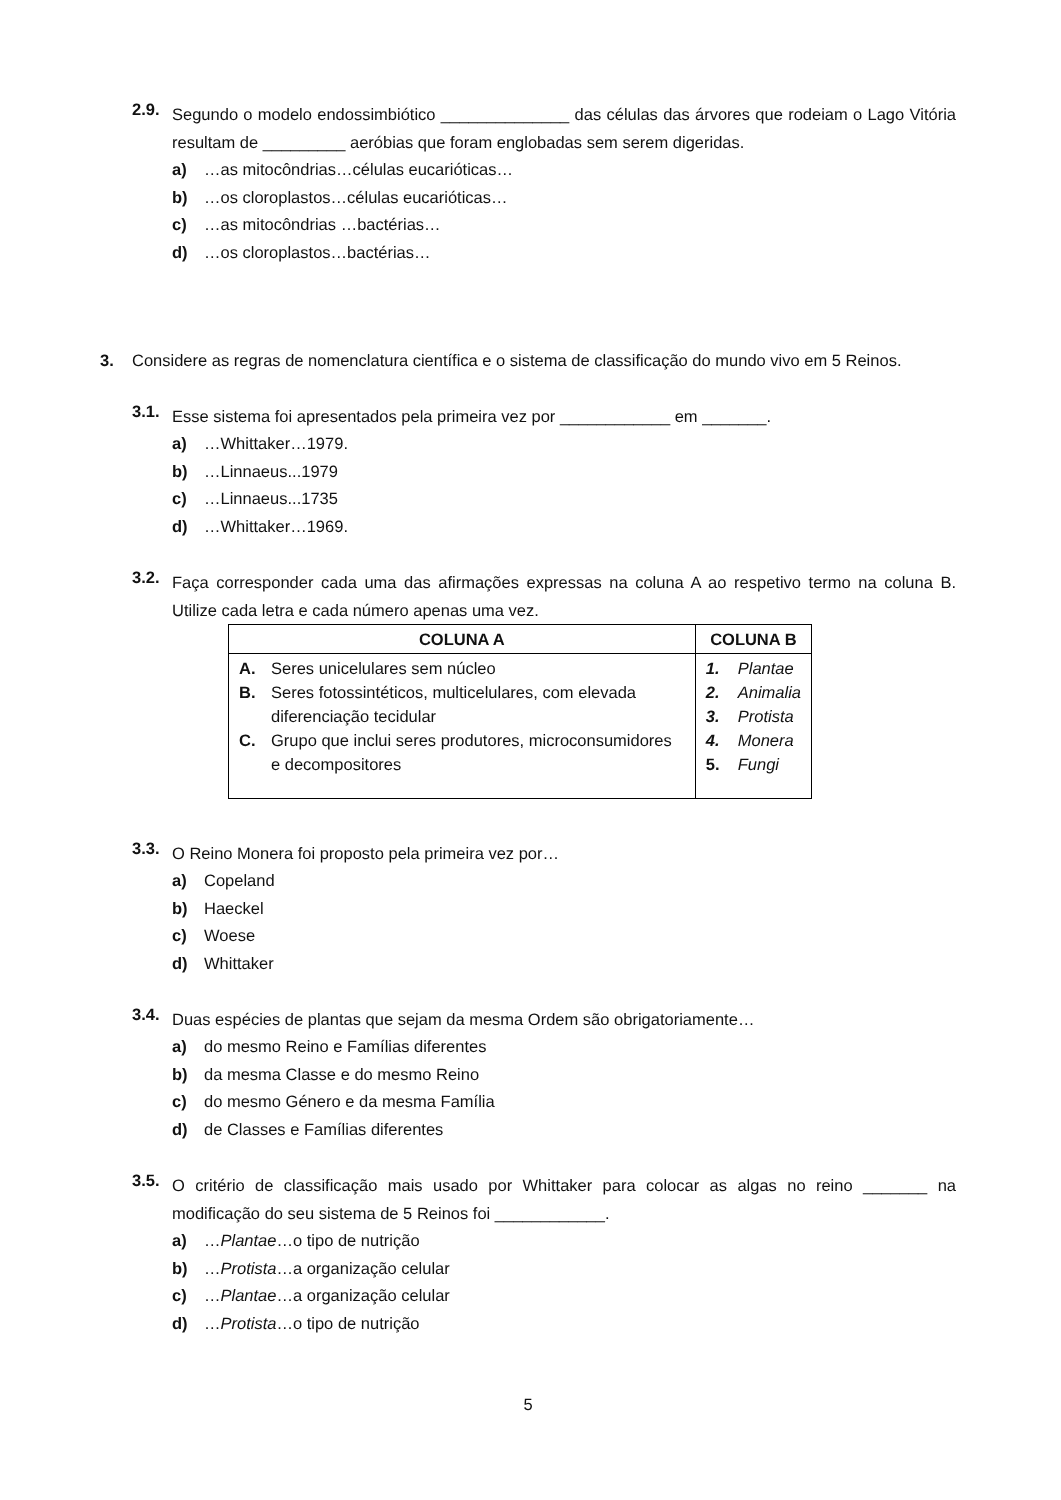2.9. Segundo o modelo endossimbiótico ______________ das células das árvores que rodeiam o Lago Vitória resultam de _________ aeróbias que foram englobadas sem serem digeridas.
a) …as mitocôndrias…células eucarióticas…
b) …os cloroplastos…células eucarióticas…
c) …as mitocôndrias …bactérias…
d) …os cloroplastos…bactérias…
3. Considere as regras de nomenclatura científica e o sistema de classificação do mundo vivo em 5 Reinos.
3.1. Esse sistema foi apresentados pela primeira vez por ____________ em _______.
a) …Whittaker…1979.
b) …Linnaeus...1979
c) …Linnaeus...1735
d) …Whittaker…1969.
3.2. Faça corresponder cada uma das afirmações expressas na coluna A ao respetivo termo na coluna B. Utilize cada letra e cada número apenas uma vez.
| COLUNA A | COLUNA B |
| --- | --- |
| A. Seres unicelulares sem núcleo B. Seres fotossintéticos, multicelulares, com elevada diferenciação tecidular C. Grupo que inclui seres produtores, microconsumidores e decompositores | 1. Plantae 2. Animalia 3. Protista 4. Monera 5. Fungi |
3.3. O Reino Monera foi proposto pela primeira vez por…
a) Copeland
b) Haeckel
c) Woese
d) Whittaker
3.4. Duas espécies de plantas que sejam da mesma Ordem são obrigatoriamente…
a) do mesmo Reino e Famílias diferentes
b) da mesma Classe e do mesmo Reino
c) do mesmo Género e da mesma Família
d) de Classes e Famílias diferentes
3.5. O critério de classificação mais usado por Whittaker para colocar as algas no reino _______ na modificação do seu sistema de 5 Reinos foi ____________.
a) …Plantae…o tipo de nutrição
b) …Protista…a organização celular
c) …Plantae…a organização celular
d) …Protista…o tipo de nutrição
5